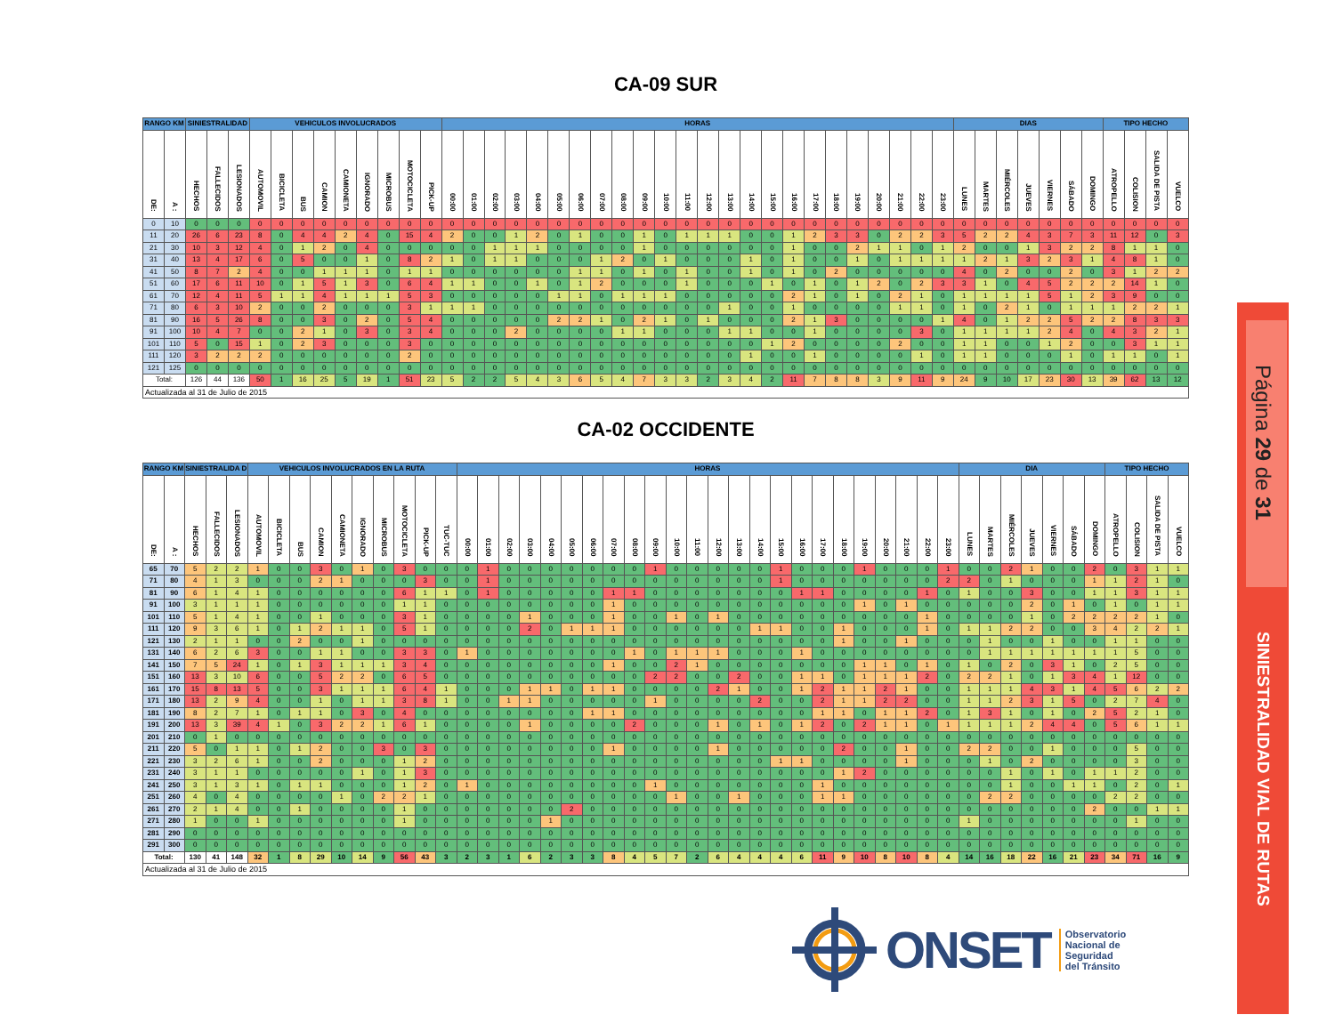Página 29 de 31
SINIESTRALIDAD VIAL DE RUTAS
CA-09 SUR
| RANGO KM | | SINIESTRALIDAD | | | VEHICULOS INVOLUCRADOS | | | | | | | | | HORAS | | | | | | | | | | | | | | | | | | | | | | | | DIAS | | | | | | | TIPO HECHO | | | |
| --- | --- | --- | --- | --- | --- | --- | --- | --- | --- | --- | --- | --- | --- | --- | --- | --- | --- | --- | --- | --- | --- | --- | --- | --- | --- | --- | --- | --- | --- | --- | --- | --- | --- | --- | --- | --- | --- | --- | --- | --- | --- | --- | --- | --- | --- | --- | --- | --- |
| DE: | A : | HECHOS | FALLECIDOS | LESIONADOS | AUTOMOVIL | BICICLETA | BUS | CAMION | CAMIONETA | IGNORADO | MICROBUS | MOTOCICLETA | PICK-UP | 00:00 | 01:00 | 02:00 | 03:00 | 04:00 | 05:00 | 06:00 | 07:00 | 08:00 | 09:00 | 10:00 | 11:00 | 12:00 | 13:00 | 14:00 | 15:00 | 16:00 | 17:00 | 18:00 | 19:00 | 20:00 | 21:00 | 22:00 | 23:00 | LUNES | MARTES | MIÉRCOLES | JUEVES | VIERNES | SÁBADO | DOMINGO | ATROPELLO | COLISION | SALIDA DE PISTA | VUELCO |
| 0 | 10 | 0 | 0 | 0 | 0 | 0 | 0 | 0 | 0 | 0 | 0 | 0 | 0 | 0 | 0 | 0 | 0 | 0 | 0 | 0 | 0 | 0 | 0 | 0 | 0 | 0 | 0 | 0 | 0 | 0 | 0 | 0 | 0 | 0 | 0 | 0 | 0 | 0 | 0 | 0 | 0 | 0 | 0 | 0 | 0 | 0 | 0 | 0 |
| 11 | 20 | 26 | 6 | 23 | 8 | 0 | 4 | 4 | 2 | 4 | 0 | 15 | 4 | 2 | 0 | 0 | 1 | 2 | 0 | 1 | 0 | 0 | 1 | 0 | 1 | 1 | 1 | 0 | 0 | 1 | 2 | 3 | 3 | 0 | 2 | 2 | 3 | 5 | 2 | 2 | 4 | 3 | 7 | 3 | 11 | 12 | 0 | 3 |
| 21 | 30 | 10 | 3 | 12 | 4 | 0 | 1 | 2 | 0 | 4 | 0 | 0 | 0 | 0 | 0 | 1 | 1 | 1 | 0 | 0 | 0 | 0 | 1 | 0 | 0 | 0 | 0 | 0 | 0 | 1 | 0 | 0 | 2 | 1 | 1 | 0 | 1 | 2 | 0 | 0 | 1 | 3 | 2 | 2 | 8 | 1 | 1 | 0 |
| 31 | 40 | 13 | 4 | 17 | 6 | 0 | 5 | 0 | 0 | 1 | 0 | 8 | 2 | 1 | 0 | 1 | 1 | 0 | 0 | 0 | 1 | 2 | 0 | 1 | 0 | 0 | 0 | 1 | 0 | 1 | 0 | 0 | 1 | 0 | 1 | 1 | 1 | 1 | 2 | 1 | 3 | 2 | 3 | 1 | 4 | 8 | 1 | 0 |
| 41 | 50 | 8 | 7 | 2 | 4 | 0 | 0 | 1 | 1 | 1 | 0 | 1 | 1 | 0 | 0 | 0 | 0 | 0 | 0 | 1 | 1 | 0 | 1 | 0 | 1 | 0 | 0 | 1 | 0 | 1 | 0 | 2 | 0 | 0 | 0 | 0 | 0 | 4 | 0 | 2 | 0 | 0 | 2 | 0 | 3 | 1 | 2 | 2 |
| 51 | 60 | 17 | 6 | 11 | 10 | 0 | 1 | 5 | 1 | 3 | 0 | 6 | 4 | 1 | 1 | 0 | 0 | 1 | 0 | 1 | 2 | 0 | 0 | 0 | 1 | 0 | 0 | 0 | 1 | 0 | 1 | 0 | 1 | 2 | 0 | 2 | 3 | 3 | 1 | 0 | 4 | 5 | 2 | 2 | 2 | 14 | 1 | 0 |
| 61 | 70 | 12 | 4 | 11 | 5 | 1 | 1 | 4 | 1 | 1 | 1 | 5 | 3 | 0 | 0 | 0 | 0 | 0 | 1 | 1 | 0 | 1 | 1 | 1 | 0 | 0 | 0 | 0 | 0 | 2 | 1 | 0 | 1 | 0 | 2 | 1 | 0 | 1 | 1 | 1 | 1 | 5 | 1 | 2 | 3 | 9 | 0 | 0 |
| 71 | 80 | 6 | 3 | 10 | 2 | 0 | 0 | 2 | 0 | 0 | 0 | 3 | 1 | 1 | 1 | 0 | 0 | 0 | 0 | 0 | 0 | 0 | 0 | 0 | 0 | 0 | 1 | 0 | 0 | 1 | 0 | 0 | 0 | 0 | 1 | 1 | 0 | 1 | 0 | 2 | 1 | 0 | 1 | 1 | 1 | 2 | 2 | 1 |
| 81 | 90 | 16 | 5 | 26 | 8 | 0 | 0 | 3 | 0 | 2 | 0 | 5 | 4 | 0 | 0 | 0 | 0 | 0 | 2 | 2 | 1 | 0 | 2 | 1 | 0 | 1 | 0 | 0 | 0 | 2 | 1 | 3 | 0 | 0 | 0 | 0 | 1 | 4 | 0 | 1 | 2 | 2 | 5 | 2 | 2 | 8 | 3 | 3 |
| 91 | 100 | 10 | 4 | 7 | 0 | 0 | 2 | 1 | 0 | 3 | 0 | 3 | 4 | 0 | 0 | 0 | 2 | 0 | 0 | 0 | 0 | 1 | 1 | 0 | 0 | 0 | 1 | 1 | 0 | 0 | 1 | 0 | 0 | 0 | 0 | 3 | 0 | 1 | 1 | 1 | 1 | 2 | 4 | 0 | 4 | 3 | 2 | 1 |
| 101 | 110 | 5 | 0 | 15 | 1 | 0 | 2 | 3 | 0 | 0 | 0 | 3 | 0 | 0 | 0 | 0 | 0 | 0 | 0 | 0 | 0 | 0 | 0 | 0 | 0 | 0 | 0 | 0 | 1 | 2 | 0 | 0 | 0 | 0 | 2 | 0 | 0 | 1 | 1 | 0 | 0 | 1 | 2 | 0 | 0 | 3 | 1 | 1 |
| 111 | 120 | 3 | 2 | 2 | 2 | 0 | 0 | 0 | 0 | 0 | 0 | 2 | 0 | 0 | 0 | 0 | 0 | 0 | 0 | 0 | 0 | 0 | 0 | 0 | 0 | 0 | 0 | 1 | 0 | 0 | 1 | 0 | 0 | 0 | 0 | 1 | 0 | 1 | 1 | 0 | 0 | 0 | 1 | 0 | 1 | 1 | 0 | 1 |
| 121 | 125 | 0 | 0 | 0 | 0 | 0 | 0 | 0 | 0 | 0 | 0 | 0 | 0 | 0 | 0 | 0 | 0 | 0 | 0 | 0 | 0 | 0 | 0 | 0 | 0 | 0 | 0 | 0 | 0 | 0 | 0 | 0 | 0 | 0 | 0 | 0 | 0 | 0 | 0 | 0 | 0 | 0 | 0 | 0 | 0 | 0 | 0 | 0 |
| Total: | | 126 | 44 | 136 | 50 | 1 | 16 | 25 | 5 | 19 | 1 | 51 | 23 | 5 | 2 | 2 | 5 | 4 | 3 | 6 | 5 | 4 | 7 | 3 | 3 | 2 | 3 | 4 | 2 | 11 | 7 | 8 | 8 | 3 | 9 | 11 | 9 | 24 | 9 | 10 | 17 | 23 | 30 | 13 | 39 | 62 | 13 | 12 |
| Actualizada al 31 de Julio de 2015 | | | | | | | | | | | | | | | | | | | | | | | | | | | | | | | | | | | | | | | | | | | | | | | | |
CA-02 OCCIDENTE
| RANGO KM | | SINIESTRALIDA D | | | VEHICULOS INVOLUCRADOS EN LA RUTA | | | | | | | | | | HORAS | | | | | | | | | | | | | | | | | | | | | | | | DIA | | | | | | | TIPO HECHO | | | |
| --- | --- | --- | --- | --- | --- | --- | --- | --- | --- | --- | --- | --- | --- | --- | --- | --- | --- | --- | --- | --- | --- | --- | --- | --- | --- | --- | --- | --- | --- | --- | --- | --- | --- | --- | --- | --- | --- | --- | --- | --- | --- | --- | --- | --- | --- | --- | --- | --- | --- |
| DE: | A : | HECHOS | FALLECIDOS | LESIONADOS | AUTOMOVIL | BICICLETA | BUS | CAMION | CAMIONETA | IGNORADO | MICROBUS | MOTOCICLETA | PICK-UP | TUC-TUC | 00:00 | 01:00 | 02:00 | 03:00 | 04:00 | 05:00 | 06:00 | 07:00 | 08:00 | 09:00 | 10:00 | 11:00 | 12:00 | 13:00 | 14:00 | 15:00 | 16:00 | 17:00 | 18:00 | 19:00 | 20:00 | 21:00 | 22:00 | 23:00 | LUNES | MARTES | MIÉRCOLES | JUEVES | VIERNES | SÁBADO | DOMINGO | ATROPELLO | COLISION | SALIDA DE PISTA | VUELCO |
| 65 | 70 | 5 | 2 | 2 | 1 | 0 | 0 | 3 | 0 | 1 | 0 | 3 | 0 | 0 | 0 | 1 | 0 | 0 | 0 | 0 | 0 | 0 | 0 | 1 | 0 | 0 | 0 | 0 | 0 | 1 | 0 | 0 | 0 | 1 | 0 | 0 | 0 | 1 | 0 | 0 | 2 | 1 | 0 | 0 | 2 | 0 | 3 | 1 | 1 |
| 71 | 80 | 4 | 1 | 3 | 0 | 0 | 0 | 2 | 1 | 0 | 0 | 0 | 3 | 0 | 0 | 1 | 0 | 0 | 0 | 0 | 0 | 0 | 0 | 0 | 0 | 0 | 0 | 0 | 0 | 1 | 0 | 0 | 0 | 0 | 0 | 0 | 0 | 2 | 2 | 0 | 1 | 0 | 0 | 0 | 1 | 1 | 2 | 1 | 0 |
| 81 | 90 | 6 | 1 | 4 | 1 | 0 | 0 | 0 | 0 | 0 | 0 | 6 | 1 | 1 | 0 | 1 | 0 | 0 | 0 | 0 | 0 | 1 | 1 | 0 | 0 | 0 | 0 | 0 | 0 | 0 | 1 | 1 | 0 | 0 | 0 | 0 | 1 | 0 | 1 | 0 | 0 | 3 | 0 | 0 | 1 | 1 | 3 | 1 | 1 |
| 91 | 100 | 3 | 1 | 1 | 1 | 0 | 0 | 0 | 0 | 0 | 0 | 1 | 1 | 0 | 0 | 0 | 0 | 0 | 0 | 0 | 0 | 1 | 0 | 0 | 0 | 0 | 0 | 0 | 0 | 0 | 0 | 0 | 0 | 1 | 0 | 1 | 0 | 0 | 0 | 0 | 0 | 2 | 0 | 1 | 0 | 1 | 0 | 1 | 1 |
| 101 | 110 | 5 | 1 | 4 | 1 | 0 | 0 | 1 | 0 | 0 | 0 | 3 | 1 | 0 | 0 | 0 | 0 | 1 | 0 | 0 | 0 | 1 | 0 | 0 | 1 | 0 | 1 | 0 | 0 | 0 | 0 | 0 | 0 | 0 | 0 | 0 | 1 | 0 | 0 | 0 | 0 | 1 | 0 | 2 | 2 | 2 | 2 | 1 | 0 |
| 111 | 120 | 9 | 3 | 6 | 1 | 0 | 1 | 2 | 1 | 1 | 0 | 5 | 1 | 0 | 0 | 0 | 0 | 2 | 0 | 1 | 1 | 1 | 0 | 0 | 0 | 0 | 0 | 0 | 1 | 1 | 0 | 0 | 1 | 0 | 0 | 0 | 1 | 0 | 1 | 1 | 2 | 2 | 0 | 0 | 3 | 4 | 2 | 2 | 1 |
| 121 | 130 | 2 | 1 | 1 | 0 | 0 | 2 | 0 | 0 | 1 | 0 | 0 | 0 | 0 | 0 | 0 | 0 | 0 | 0 | 0 | 0 | 0 | 0 | 0 | 0 | 0 | 0 | 0 | 0 | 0 | 0 | 0 | 1 | 0 | 0 | 1 | 0 | 0 | 0 | 1 | 0 | 0 | 1 | 0 | 0 | 1 | 1 | 0 | 0 |
| 131 | 140 | 6 | 2 | 6 | 3 | 0 | 0 | 1 | 1 | 0 | 0 | 3 | 3 | 0 | 1 | 0 | 0 | 0 | 0 | 0 | 0 | 0 | 1 | 0 | 1 | 1 | 1 | 0 | 0 | 0 | 1 | 0 | 0 | 0 | 0 | 0 | 0 | 0 | 0 | 1 | 1 | 1 | 1 | 1 | 1 | 1 | 5 | 0 | 0 |
| 141 | 150 | 7 | 5 | 24 | 1 | 0 | 1 | 3 | 1 | 1 | 1 | 3 | 4 | 0 | 0 | 0 | 0 | 0 | 0 | 0 | 0 | 1 | 0 | 0 | 2 | 1 | 0 | 0 | 0 | 0 | 0 | 0 | 0 | 1 | 1 | 0 | 1 | 0 | 1 | 0 | 2 | 0 | 3 | 1 | 0 | 2 | 5 | 0 | 0 |
| 151 | 160 | 13 | 3 | 10 | 6 | 0 | 0 | 5 | 2 | 2 | 0 | 6 | 5 | 0 | 0 | 0 | 0 | 0 | 0 | 0 | 0 | 0 | 0 | 2 | 2 | 0 | 0 | 2 | 0 | 0 | 1 | 1 | 0 | 1 | 1 | 1 | 2 | 0 | 2 | 2 | 1 | 0 | 1 | 3 | 4 | 1 | 12 | 0 | 0 |
| 161 | 170 | 15 | 8 | 13 | 5 | 0 | 0 | 3 | 1 | 1 | 1 | 6 | 4 | 1 | 0 | 0 | 0 | 1 | 1 | 0 | 1 | 1 | 0 | 0 | 0 | 0 | 2 | 1 | 0 | 0 | 1 | 2 | 1 | 1 | 2 | 1 | 0 | 0 | 1 | 1 | 1 | 4 | 3 | 1 | 4 | 5 | 6 | 2 | 2 |
| 171 | 180 | 13 | 2 | 9 | 4 | 0 | 0 | 1 | 0 | 1 | 1 | 3 | 8 | 1 | 0 | 0 | 1 | 1 | 0 | 0 | 0 | 0 | 0 | 1 | 0 | 0 | 0 | 0 | 2 | 0 | 0 | 2 | 1 | 1 | 2 | 2 | 0 | 0 | 1 | 1 | 2 | 3 | 1 | 5 | 0 | 2 | 7 | 4 | 0 |
| 181 | 190 | 8 | 2 | 7 | 1 | 0 | 1 | 1 | 0 | 3 | 0 | 4 | 0 | 0 | 0 | 0 | 0 | 0 | 0 | 0 | 1 | 1 | 0 | 0 | 0 | 0 | 0 | 0 | 0 | 0 | 0 | 1 | 1 | 0 | 1 | 1 | 2 | 0 | 1 | 3 | 1 | 0 | 1 | 0 | 2 | 5 | 2 | 1 | 0 |
| 191 | 200 | 13 | 3 | 39 | 4 | 1 | 0 | 3 | 2 | 2 | 1 | 6 | 1 | 0 | 0 | 0 | 0 | 1 | 0 | 0 | 0 | 0 | 2 | 0 | 0 | 0 | 1 | 0 | 1 | 0 | 1 | 2 | 0 | 2 | 1 | 1 | 0 | 1 | 1 | 1 | 1 | 2 | 4 | 4 | 0 | 5 | 6 | 1 | 1 |
| 201 | 210 | 0 | 1 | 0 | 0 | 0 | 0 | 0 | 0 | 0 | 0 | 0 | 0 | 0 | 0 | 0 | 0 | 0 | 0 | 0 | 0 | 0 | 0 | 0 | 0 | 0 | 0 | 0 | 0 | 0 | 0 | 0 | 0 | 0 | 0 | 0 | 0 | 0 | 0 | 0 | 0 | 0 | 0 | 0 | 0 | 0 | 0 | 0 | 0 |
| 211 | 220 | 5 | 0 | 1 | 1 | 0 | 1 | 2 | 0 | 0 | 3 | 0 | 3 | 0 | 0 | 0 | 0 | 0 | 0 | 0 | 0 | 1 | 0 | 0 | 0 | 0 | 1 | 0 | 0 | 0 | 0 | 0 | 2 | 0 | 0 | 1 | 0 | 0 | 2 | 2 | 0 | 0 | 1 | 0 | 0 | 0 | 5 | 0 | 0 |
| 221 | 230 | 3 | 2 | 6 | 1 | 0 | 0 | 2 | 0 | 0 | 0 | 1 | 2 | 0 | 0 | 0 | 0 | 0 | 0 | 0 | 0 | 0 | 0 | 0 | 0 | 0 | 0 | 0 | 0 | 1 | 1 | 0 | 0 | 0 | 0 | 1 | 0 | 0 | 0 | 1 | 0 | 2 | 0 | 0 | 0 | 0 | 3 | 0 | 0 |
| 231 | 240 | 3 | 1 | 1 | 0 | 0 | 0 | 0 | 0 | 1 | 0 | 1 | 3 | 0 | 0 | 0 | 0 | 0 | 0 | 0 | 0 | 0 | 0 | 0 | 0 | 0 | 0 | 0 | 0 | 0 | 0 | 0 | 1 | 2 | 0 | 0 | 0 | 0 | 0 | 0 | 1 | 0 | 1 | 0 | 1 | 1 | 2 | 0 | 0 |
| 241 | 250 | 3 | 1 | 3 | 1 | 0 | 1 | 1 | 0 | 0 | 0 | 1 | 2 | 0 | 1 | 0 | 0 | 0 | 0 | 0 | 0 | 0 | 0 | 1 | 0 | 0 | 0 | 0 | 0 | 0 | 0 | 1 | 0 | 0 | 0 | 0 | 0 | 0 | 0 | 0 | 1 | 0 | 0 | 1 | 1 | 0 | 2 | 0 | 1 |
| 251 | 260 | 4 | 0 | 4 | 0 | 0 | 0 | 0 | 1 | 0 | 2 | 2 | 1 | 0 | 0 | 0 | 0 | 0 | 0 | 0 | 0 | 0 | 0 | 0 | 1 | 0 | 0 | 1 | 0 | 0 | 0 | 1 | 1 | 0 | 0 | 0 | 0 | 0 | 0 | 2 | 2 | 0 | 0 | 0 | 0 | 2 | 2 | 0 | 0 |
| 261 | 270 | 2 | 1 | 4 | 0 | 0 | 1 | 0 | 0 | 0 | 0 | 1 | 0 | 0 | 0 | 0 | 0 | 0 | 0 | 2 | 0 | 0 | 0 | 0 | 0 | 0 | 0 | 0 | 0 | 0 | 0 | 0 | 0 | 0 | 0 | 0 | 0 | 0 | 0 | 0 | 0 | 0 | 0 | 0 | 2 | 0 | 0 | 1 | 1 |
| 271 | 280 | 1 | 0 | 0 | 1 | 0 | 0 | 0 | 0 | 0 | 0 | 1 | 0 | 0 | 0 | 0 | 0 | 0 | 1 | 0 | 0 | 0 | 0 | 0 | 0 | 0 | 0 | 0 | 0 | 0 | 0 | 0 | 0 | 0 | 0 | 0 | 0 | 0 | 1 | 0 | 0 | 0 | 0 | 0 | 0 | 0 | 1 | 0 | 0 |
| 281 | 290 | 0 | 0 | 0 | 0 | 0 | 0 | 0 | 0 | 0 | 0 | 0 | 0 | 0 | 0 | 0 | 0 | 0 | 0 | 0 | 0 | 0 | 0 | 0 | 0 | 0 | 0 | 0 | 0 | 0 | 0 | 0 | 0 | 0 | 0 | 0 | 0 | 0 | 0 | 0 | 0 | 0 | 0 | 0 | 0 | 0 | 0 | 0 | 0 |
| 291 | 300 | 0 | 0 | 0 | 0 | 0 | 0 | 0 | 0 | 0 | 0 | 0 | 0 | 0 | 0 | 0 | 0 | 0 | 0 | 0 | 0 | 0 | 0 | 0 | 0 | 0 | 0 | 0 | 0 | 0 | 0 | 0 | 0 | 0 | 0 | 0 | 0 | 0 | 0 | 0 | 0 | 0 | 0 | 0 | 0 | 0 | 0 | 0 | 0 |
| Total: | | 130 | 41 | 148 | 32 | 1 | 8 | 29 | 10 | 14 | 9 | 56 | 43 | 3 | 2 | 3 | 1 | 6 | 2 | 3 | 3 | 8 | 4 | 5 | 7 | 2 | 6 | 4 | 4 | 4 | 6 | 11 | 9 | 10 | 8 | 10 | 8 | 4 | 14 | 16 | 18 | 22 | 16 | 21 | 23 | 34 | 71 | 16 | 9 |
| Actualizada al 31 de Julio de 2015 | | | | | | | | | | | | | | | | | | | | | | | | | | | | | | | | | | | | | | | | | | | | | | | | | |
ONSET
Observatorio
Nacional de
Seguridad
del Tránsito